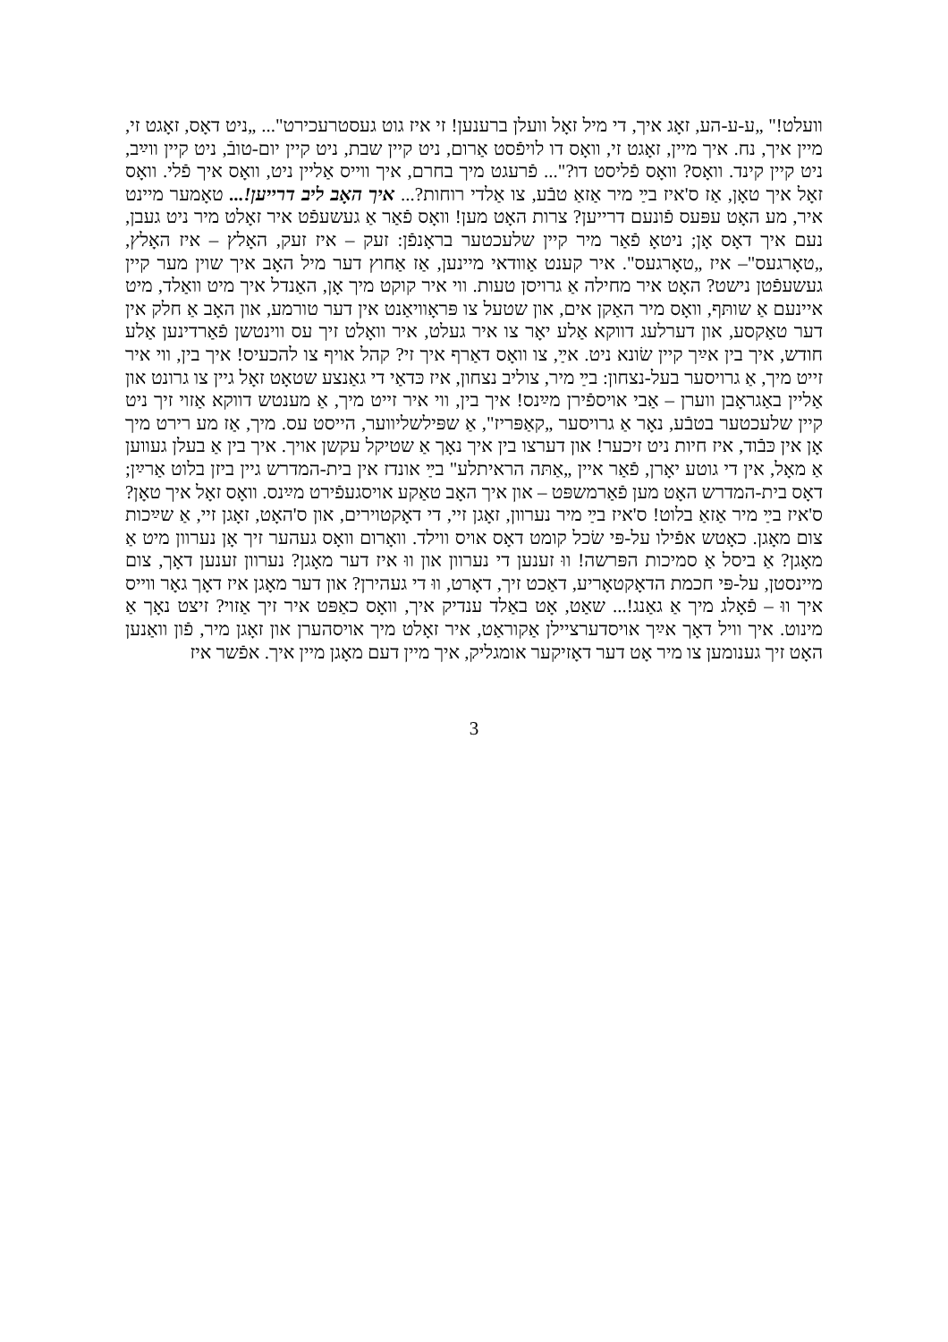וועלט!" „ע-ע-הע, זאָג איך, די מיל זאָל וועלן ברענען! זי איז גוט געסטרעכירט"... „ניט דאָס, זאָגט זי, מיין איך, נח. איך מיין, זאָגט זי, וואָס דו לויפֿסט אַרום, ניט קיין שבת, ניט קיין יום-טובֿ, ניט קיין ווײַב, ניט קיין קינד. וואָס? וואָס פֿליסט דו?"... פֿרעגט מיך בחרם, איך ווייס אַליין ניט, וואָס איך פֿלי. וואָס זאָל איך טאָן, אַז ס'איז בײַ מיר אַזאַ טבֿע, צו אַלדי רוחות?... איך האָב ליב דרייען!... טאָמער מיינט איר, מע האָט עפּעס פֿונעם דרייען? צרות האָט מען! וואָס פֿאַר אַ געשעפֿט איר זאָלט מיר ניט געבן, נעם איך דאָס אָן; ניטאָ פֿאַר מיר קיין שלעכטער בראָנפֿן: זעק – איז זעק, האָלץ – איז האָלץ, „טאָרגעס"– איז „טאָרגעס". איר קענט אַוודאי מיינען, אַז אַחוץ דער מיל האָב איך שוין מער קיין געשעפֿטן נישט? האָט איר מחילה אַ גרויסן טעות. ווי איר קוקט מיך אָן, האַנדל איך מיט וואַלד, מיט איינעם אַ שותּף, וואָס מיר האַקן אים, און שטעל צו פּראָוויאַנט אין דער טורמע, און האָב אַ חלק אין דער טאַקסע, און דערלעג דווקא אַלע יאָר צו איר געלט, איר וואָלט זיך עס ווינטשן פֿאַרדינען אַלע חודש, איך בין אײַך קיין שׂונא ניט. אײַ, צו וואָס דאַרף איך זי? קהל אויף צו להכעיס! איך בין, ווי איר זייט מיך, אַ גרויסער בעל-נצחון: בײַ מיר, צוליב נצחון, איז כּדאַי די גאַנצע שטאָט זאָל גיין צו גרונט און אַליין באַגראָבן ווערן – אַבי אויספֿירן מײַנס! איך בין, ווי איר זייט מיך, אַ מענטש דווקא אַזוי זיך ניט קיין שלעכטער בטבֿע, נאָר אַ גרויסער „קאַפּריז", אַ שפּילשליווער, הייסט עס. מיך, אַז מע רירט מיך אָן אין כּבֿוד, איז חיות ניט זיכער! און דערצו בין איך נאָך אַ שטיקל עקשן אויך. איך בין אַ בעלן געווען אַ מאָל, אין די גוטע יאָרן, פֿאַר איין „אַתּה הראיתלע" בײַ אונדז אין בית-המדרש גיין ביזן בלוט אַרײַן; דאָס בית-המדרש האָט מען פֿאַרמשפּט – און איך האָב טאַקע אויסגעפֿירט מײַנס. וואָס זאָל איך טאָן? ס'איז בײַ מיר אַזאַ בלוט! ס'איז בײַ מיר נערוון, זאָגן זיי, די דאָקטוירים, און ס'האָט, זאָגן זיי, אַ שײַכות צום מאָגן. כאָטש אפֿילו על-פּי שׂכל קומט דאָס אויס ווילד. וואָרום וואָס געהער זיך אָן נערוון מיט אַ מאָגן? אַ ביסל אַ סמיכות הפּרשה! ווּ זענען די נערוון און ווּ איז דער מאָגן? נערוון זענען דאָך, צום מיינסטן, על-פּי חכמת הדאָקטאָריע, דאַכט זיך, דאָרט, ווּ די געהירן? און דער מאָגן איז דאָך גאָר ווייס איך ווּ – פֿאָלג מיך אַ גאַנג!... שאַט, אָט באַלד ענדיק איך, וואָס כאַפּט איר זיך אַזוי? זיצט נאָך אַ מינוט. איך וויל דאָך אײַך אויסדערציילן אַקוראַט, איר זאָלט מיך אויסהערן און זאָגן מיר, פֿון וואַנען האָט זיך גענומען צו מיר אָט דער דאָזיקער אומגליק, איך מיין דעם מאָגן מיין איך. אפֿשר איז
3